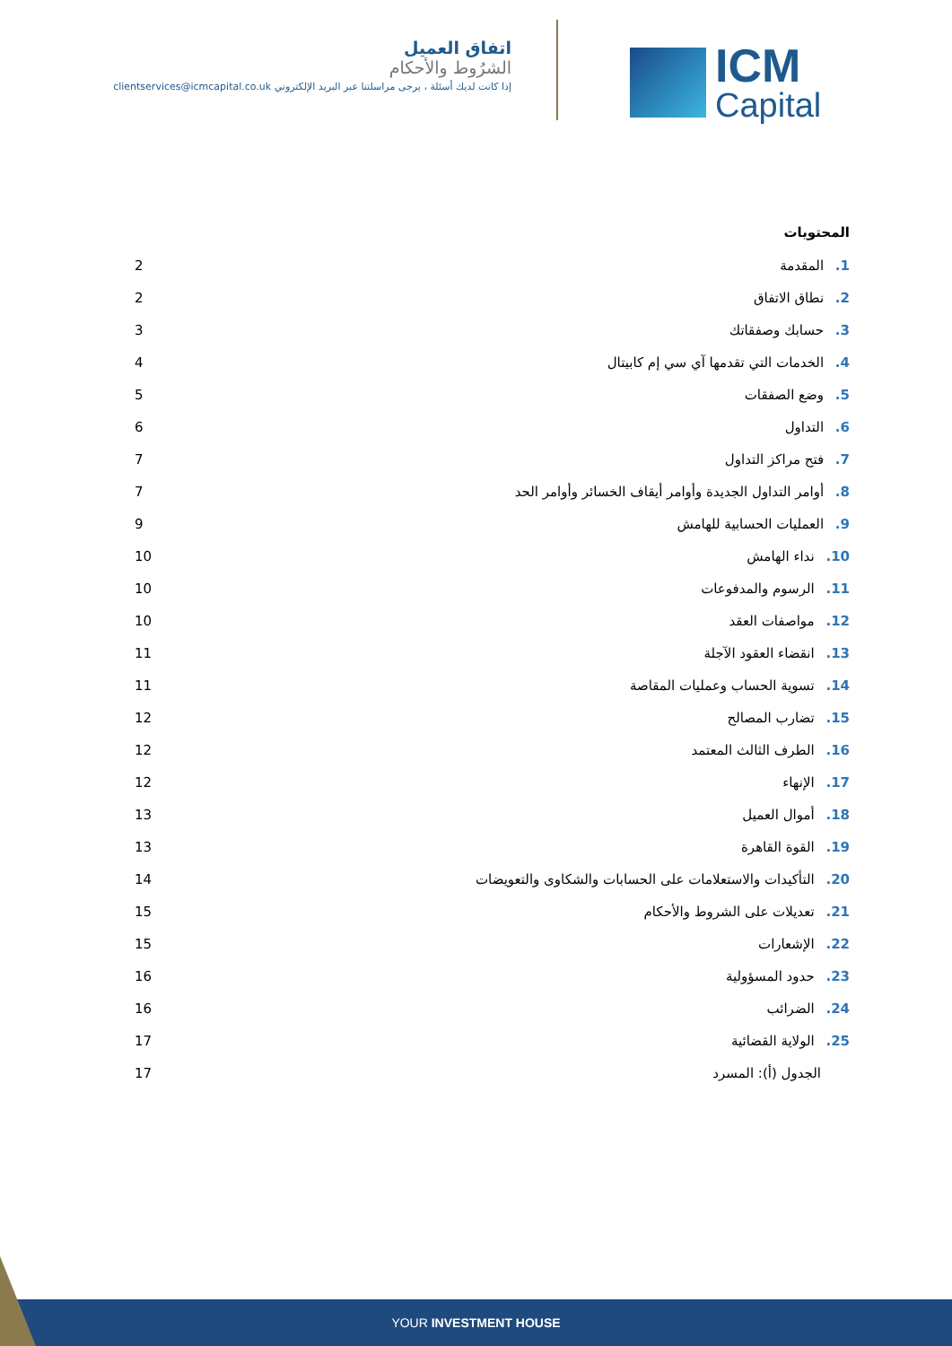اتفاق العميل
الشرُوط والأحكام
إذا كانت لديك أسئلة ، يرجى مراسلتنا عبر البريد الإلكتروني clientservices@icmcapital.co.uk
ICM
Capital
المحتويات
1. المقدمة 2
2. نطاق الاتفاق 2
3. حسابك وصفقاتك 3
4. الخدمات التي تقدمها آي سي إم كابيتال 4
5. وضع الصفقات 5
6. التداول 6
7. فتح مراكز التداول 7
8. أوامر التداول الجديدة وأوامر أيقاف الخسائر وأوامر الحد 7
9. العمليات الحسابية للهامش 9
10. نداء الهامش 10
11. الرسوم والمدفوعات 10
12. مواصفات العقد 10
13. انقضاء العقود الآجلة 11
14. تسوية الحساب وعمليات المقاصة 11
15. تضارب المصالح 12
16. الطرف الثالث المعتمد 12
17. الإنهاء 12
18. أموال العميل 13
19. القوة القاهرة 13
20. التأكيدات والاستعلامات على الحسابات والشكاوى والتعويضات 14
21. تعديلات على الشروط والأحكام 15
22. الإشعارات 15
23. حدود المسؤولية 16
24. الضرائب 16
25. الولاية القضائية 17
الجدول (أ): المسرد 17
YOUR INVESTMENT HOUSE